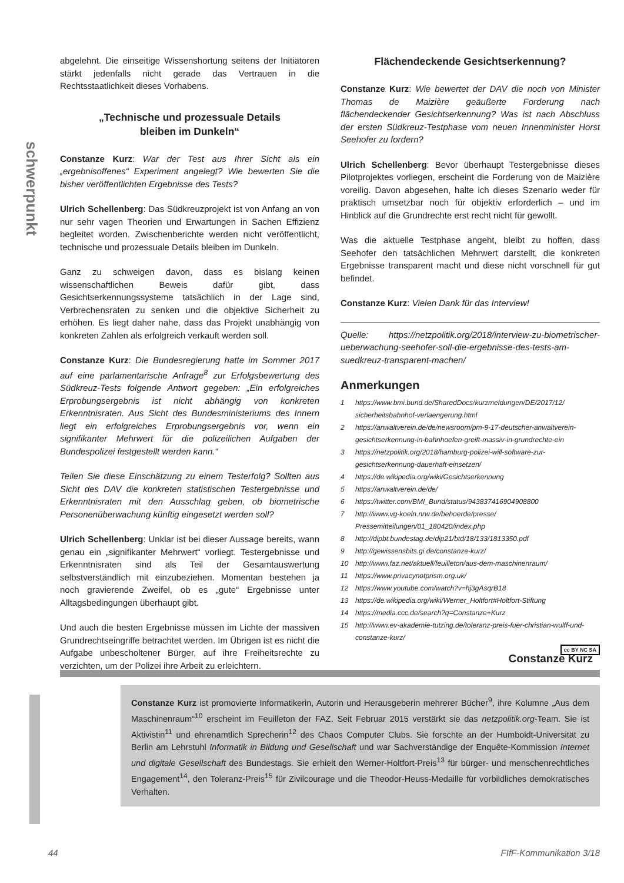schwerpunkt
abgelehnt. Die einseitige Wissenshortung seitens der Initiatoren stärkt jedenfalls nicht gerade das Vertrauen in die Rechtsstaatlichkeit dieses Vorhabens.
„Technische und prozessuale Details
bleiben im Dunkeln“
Constanze Kurz: War der Test aus Ihrer Sicht als ein „ergebnisoffenes“ Experiment angelegt? Wie bewerten Sie die bisher veröffentlichten Ergebnisse des Tests?
Ulrich Schellenberg: Das Südkreuzprojekt ist von Anfang an von nur sehr vagen Theorien und Erwartungen in Sachen Effizienz begleitet worden. Zwischenberichte werden nicht veröffentlicht, technische und prozessuale Details bleiben im Dunkeln.
Ganz zu schweigen davon, dass es bislang keinen wissenschaftlichen Beweis dafür gibt, dass Gesichtserkennungssysteme tatsächlich in der Lage sind, Verbrechensraten zu senken und die objektive Sicherheit zu erhöhen. Es liegt daher nahe, dass das Projekt unabhängig von konkreten Zahlen als erfolgreich verkauft werden soll.
Constanze Kurz: Die Bundesregierung hatte im Sommer 2017 auf eine parlamentarische Anfrage<sup>8</sup> zur Erfolgsbewertung des Südkreuz-Tests folgende Antwort gegeben: „Ein erfolgreiches Erprobungsergebnis ist nicht abhängig von konkreten Erkenntnisraten. Aus Sicht des Bundesministeriums des Innern liegt ein erfolgreiches Erprobungsergebnis vor, wenn ein signifikanter Mehrwert für die polizeilichen Aufgaben der Bundespolizei festgestellt werden kann.“
Teilen Sie diese Einschätzung zu einem Testerfolg? Sollten aus Sicht des DAV die konkreten statistischen Testergebnisse und Erkenntnisraten mit den Ausschlag geben, ob biometrische Personenüberwachung künftig eingesetzt werden soll?
Ulrich Schellenberg: Unklar ist bei dieser Aussage bereits, wann genau ein „signifikanter Mehrwert“ vorliegt. Testergebnisse und Erkenntnisraten sind als Teil der Gesamtauswertung selbstverständlich mit einzubeziehen. Momentan bestehen ja noch gravierende Zweifel, ob es „gute“ Ergebnisse unter Alltagsbedingungen überhaupt gibt.
Und auch die besten Ergebnisse müssen im Lichte der massiven Grundrechtseingriffe betrachtet werden. Im Übrigen ist es nicht die Aufgabe unbescholtener Bürger, auf ihre Freiheitsrechte zu verzichten, um der Polizei ihre Arbeit zu erleichtern.
Flächendeckende Gesichtserkennung?
Constanze Kurz: Wie bewertet der DAV die noch von Minister Thomas de Maizière geäußerte Forderung nach flächendeckender Gesichtserkennung? Was ist nach Abschluss der ersten Südkreuz-Testphase vom neuen Innenminister Horst Seehofer zu fordern?
Ulrich Schellenberg: Bevor überhaupt Testergebnisse dieses Pilotprojektes vorliegen, erscheint die Forderung von de Maizière voreilig. Davon abgesehen, halte ich dieses Szenario weder für praktisch umsetzbar noch für objektiv erforderlich – und im Hinblick auf die Grundrechte erst recht nicht für gewollt.
Was die aktuelle Testphase angeht, bleibt zu hoffen, dass Seehofer den tatsächlichen Mehrwert darstellt, die konkreten Ergebnisse transparent macht und diese nicht vorschnell für gut befindet.
Constanze Kurz: Vielen Dank für das Interview!
Quelle: https://netzpolitik.org/2018/interview-zu-biometrischer-ueberwachung-seehofer-soll-die-ergebnisse-des-tests-am-suedkreuz-transparent-machen/
Anmerkungen
1 https://www.bmi.bund.de/SharedDocs/kurzmeldungen/DE/2017/12/ sicherheitsbahnhof-verlaengerung.html
2 https://anwaltverein.de/de/newsroom/pm-9-17-deutscher-anwaltverein-gesichtserkennung-in-bahnhoefen-greift-massiv-in-grundrechte-ein
3 https://netzpolitik.org/2018/hamburg-polizei-will-software-zur-gesichtserkennung-dauerhaft-einsetzen/
4 https://de.wikipedia.org/wiki/Gesichtserkennung
5 https://anwaltverein.de/de/
6 https://twitter.com/BMI_Bund/status/943837416904908800
7 http://www.vg-koeln.nrw.de/behoerde/presse/ Pressemitteilungen/01_180420/index.php
8 http://dipbt.bundestag.de/dip21/btd/18/133/1813350.pdf
9 http://gewissensbits.gi.de/constanze-kurz/
10 http://www.faz.net/aktuell/feuilleton/aus-dem-maschinenraum/
11 https://www.privacynotprism.org.uk/
12 https://www.youtube.com/watch?v=hj3gAsqrB18
13 https://de.wikipedia.org/wiki/Werner_Holtfort#Holtfort-Stiftung
14 https://media.ccc.de/search?q=Constanze+Kurz
15 http://www.ev-akademie-tutzing.de/toleranz-preis-fuer-christian-wulff-und-constanze-kurz/
cc BY NC SA
Constanze Kurz
Constanze Kurz ist promovierte Informatikerin, Autorin und Herausgeberin mehrerer Bücher<sup>9</sup>, ihre Kolumne „Aus dem Maschinenraum“<sup>10</sup> erscheint im Feuilleton der FAZ. Seit Februar 2015 verstärkt sie das netzpolitik.org-Team. Sie ist Aktivistin<sup>11</sup> und ehrenamtlich Sprecherin<sup>12</sup> des Chaos Computer Clubs. Sie forschte an der Humboldt-Universität zu Berlin am Lehrstuhl Informatik in Bildung und Gesellschaft und war Sachverständige der Enquête-Kommission Internet und digitale Gesellschaft des Bundestags. Sie erhielt den Werner-Holtfort-Preis<sup>13</sup> für bürger- und menschenrechtliches Engagement<sup>14</sup>, den Toleranz-Preis<sup>15</sup> für Zivilcourage und die Theodor-Heuss-Medaille für vorbildliches demokratisches Verhalten.
44 FIfF-Kommunikation 3/18